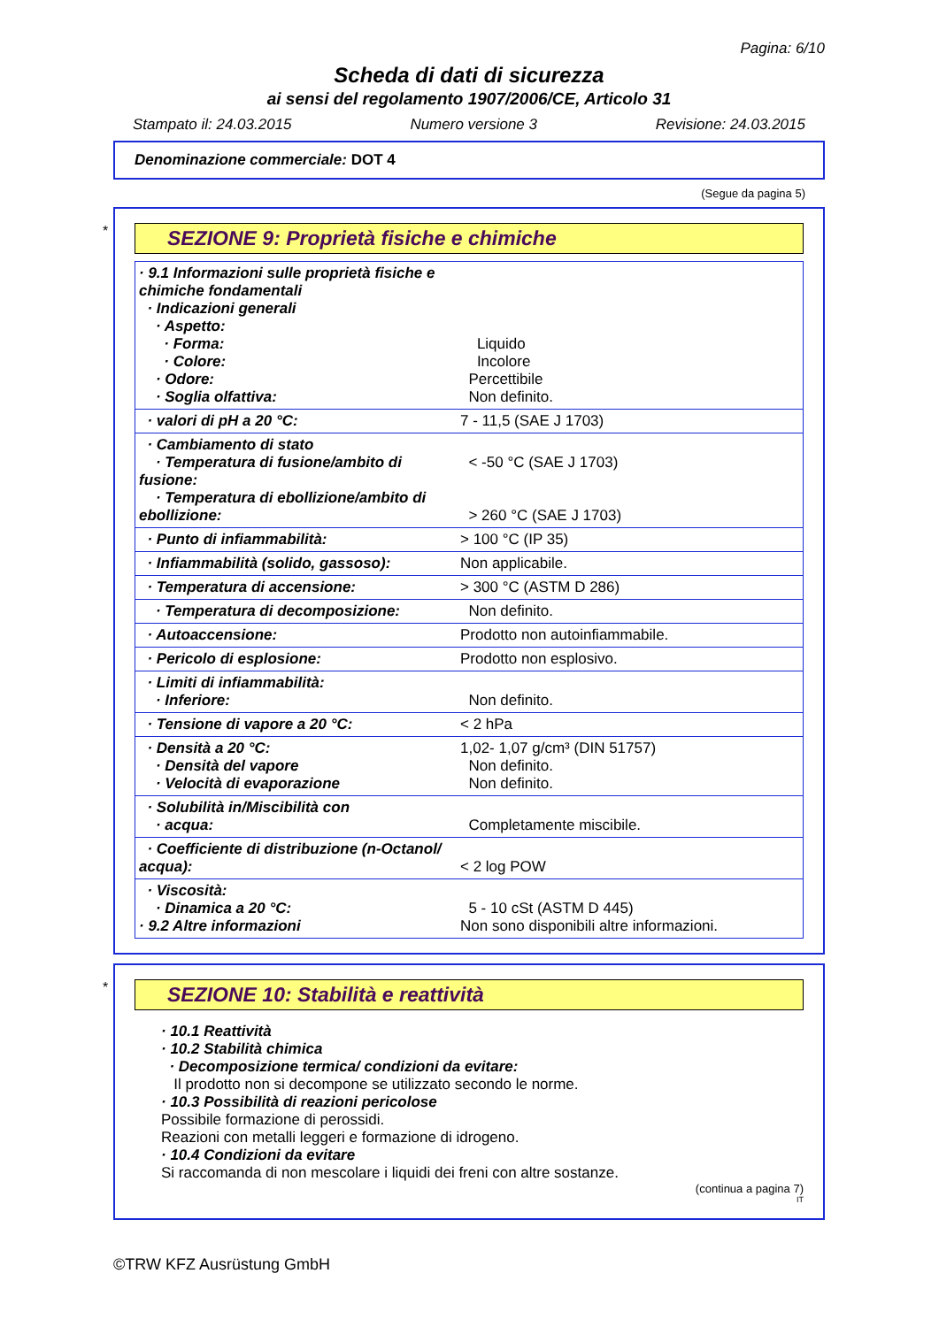Pagina: 6/10
Scheda di dati di sicurezza
ai sensi del regolamento 1907/2006/CE, Articolo 31
Stampato il: 24.03.2015 Numero versione 3 Revisione: 24.03.2015
Denominazione commerciale: DOT 4
(Segue da pagina 5)
*
SEZIONE 9: Proprietà fisiche e chimiche
| · 9.1 Informazioni sulle proprietà fisiche e chimiche fondamentali · Indicazioni generali · Aspetto: · Forma: · Colore: · Odore: · Soglia olfattiva: | Liquido Incolore Percettibile Non definito. |
| · valori di pH a 20 °C: | 7 - 11,5 (SAE J 1703) |
| · Cambiamento di stato · Temperatura di fusione/ambito di fusione: · Temperatura di ebollizione/ambito di ebollizione: | < -50 °C (SAE J 1703) > 260 °C (SAE J 1703) |
| · Punto di infiammabilità: | > 100 °C (IP 35) |
| · Infiammabilità (solido, gassoso): | Non applicabile. |
| · Temperatura di accensione: | > 300 °C (ASTM D 286) |
| · Temperatura di decomposizione: | Non definito. |
| · Autoaccensione: | Prodotto non autoinfiammabile. |
| · Pericolo di esplosione: | Prodotto non esplosivo. |
| · Limiti di infiammabilità: · Inferiore: | Non definito. |
| · Tensione di vapore a 20 °C: | < 2 hPa |
| · Densità a 20 °C: · Densità del vapore · Velocità di evaporazione | 1,02- 1,07 g/cm³ (DIN 51757) Non definito. Non definito. |
| · Solubilità in/Miscibilità con · acqua: | Completamente miscibile. |
| · Coefficiente di distribuzione (n-Octanol/ acqua): | < 2 log POW |
| · Viscosità: · Dinamica a 20 °C: · 9.2 Altre informazioni | 5 - 10 cSt (ASTM D 445) Non sono disponibili altre informazioni. |
*
SEZIONE 10: Stabilità e reattività
· 10.1 Reattività
· 10.2 Stabilità chimica
· Decomposizione termica/ condizioni da evitare:
Il prodotto non si decompone se utilizzato secondo le norme.
· 10.3 Possibilità di reazioni pericolose
Possibile formazione di perossidi.
Reazioni con metalli leggeri e formazione di idrogeno.
· 10.4 Condizioni da evitare
Si raccomanda di non mescolare i liquidi dei freni con altre sostanze.
(continua a pagina 7)
IT
©TRW KFZ Ausrüstung GmbH